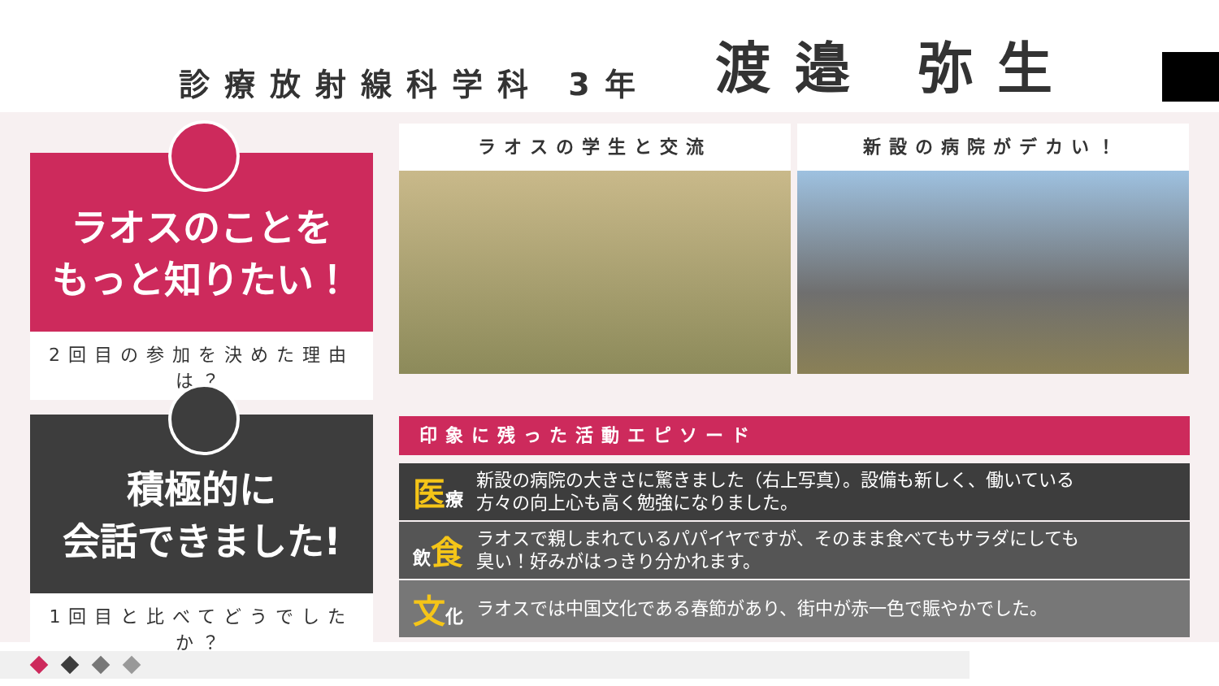診療放射線科学科 3年 渡邉 弥生
ラオスのことを
もっと知りたい！
2回目の参加を決めた理由は？
積極的に
会話できました!
1回目と比べてどうでしたか？
ラオスの学生と交流 新設の病院がデカい！
印象に残った活動エピソード
医療
新設の病院の大きさに驚きました（右上写真）。設備も新しく、働いている
方々の向上心も高く勉強になりました。
飲食
ラオスで親しまれているパパイヤですが、そのまま食べてもサラダにしても
臭い！好みがはっきり分かれます。
文化
ラオスでは中国文化である春節があり、街中が赤一色で賑やかでした。